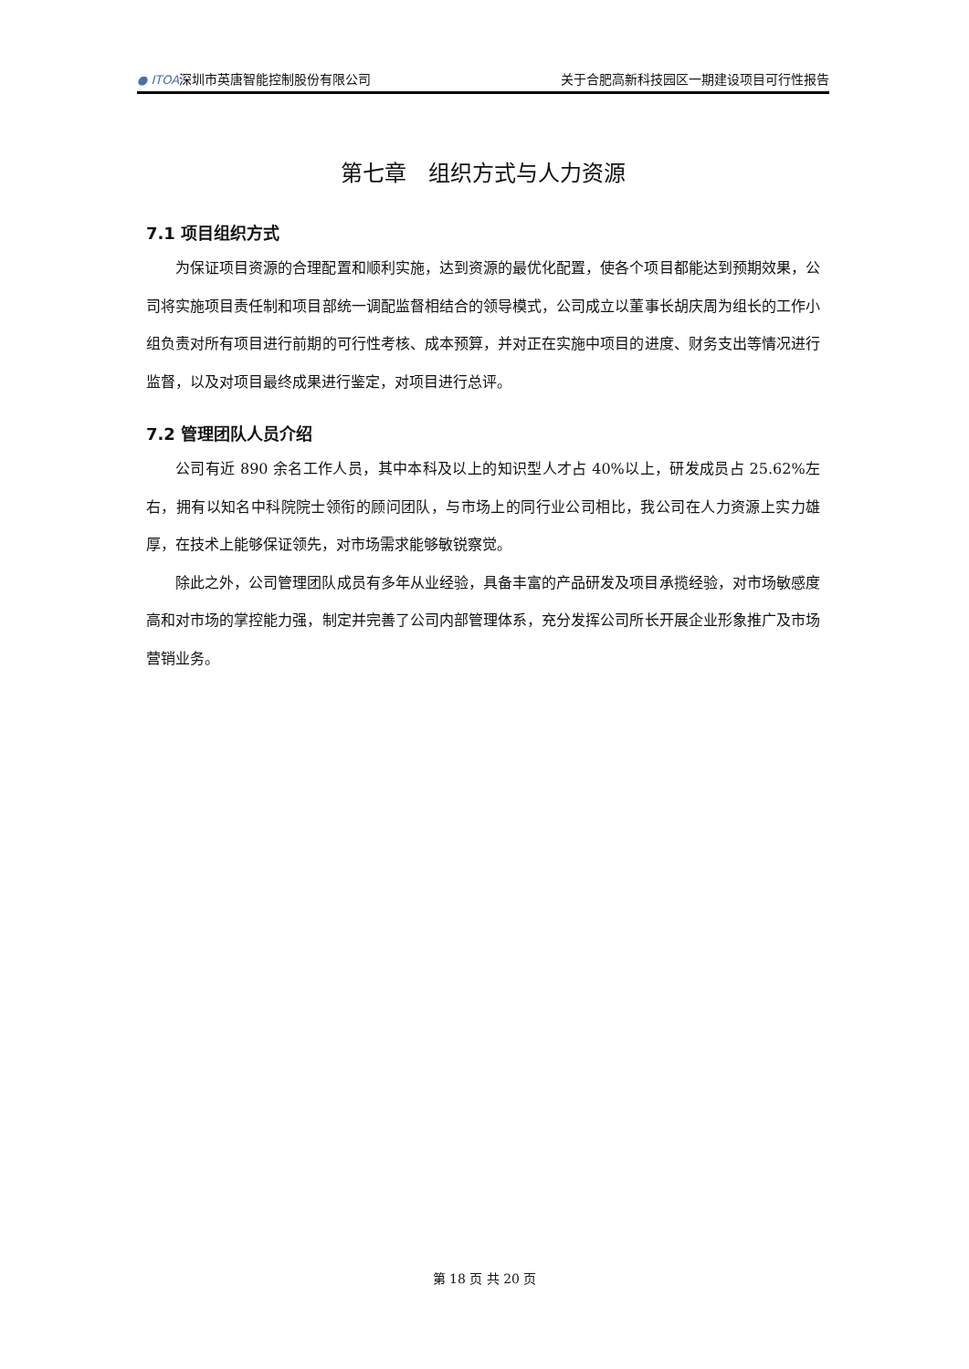● ITOA深圳市英唐智能控制股份有限公司 关于合肥高新科技园区一期建设项目可行性报告
第七章　组织方式与人力资源
7.1 项目组织方式
为保证项目资源的合理配置和顺利实施，达到资源的最优化配置，使各个项目都能达到预期效果，公司将实施项目责任制和项目部统一调配监督相结合的领导模式，公司成立以董事长胡庆周为组长的工作小组负责对所有项目进行前期的可行性考核、成本预算，并对正在实施中项目的进度、财务支出等情况进行监督，以及对项目最终成果进行鉴定，对项目进行总评。
7.2 管理团队人员介绍
公司有近 890 余名工作人员，其中本科及以上的知识型人才占 40%以上，研发成员占 25.62%左右，拥有以知名中科院院士领衔的顾问团队，与市场上的同行业公司相比，我公司在人力资源上实力雄厚，在技术上能够保证领先，对市场需求能够敏锐察觉。
除此之外，公司管理团队成员有多年从业经验，具备丰富的产品研发及项目承揽经验，对市场敏感度高和对市场的掌控能力强，制定并完善了公司内部管理体系，充分发挥公司所长开展企业形象推广及市场营销业务。
第 18 页 共 20 页